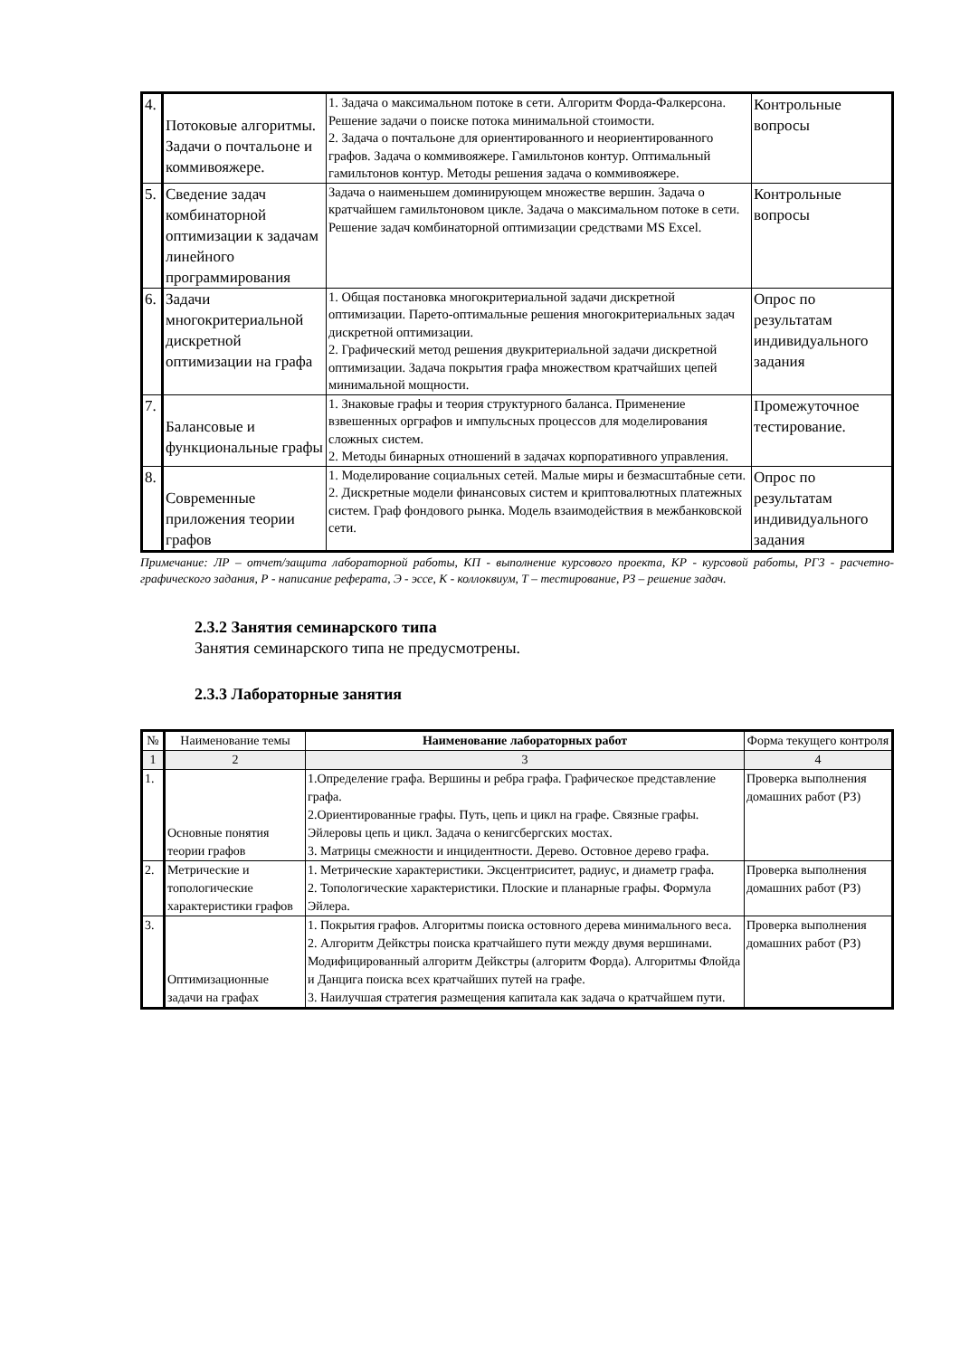| 4. | Потоковые алгоритмы. Задачи о почтальоне и коммивояжере. | 1. Задача о максимальном потоке в сети. Алгоритм Форда-Фалкерсона. Решение задачи о поиске потока минимальной стоимости. 2. Задача о почтальоне для ориентированного и неориентированного графов. Задача о коммивояжере. Гамильтонов контур. Оптимальный гамильтонов контур. Методы решения задача о коммивояжере. | Контрольные вопросы |
| 5. | Сведение задач комбинаторной оптимизации к задачам линейного программирования | Задача о наименьшем доминирующем множестве вершин. Задача о кратчайшем гамильтоновом цикле. Задача о максимальном потоке в сети. Решение задач комбинаторной оптимизации средствами MS Excel. | Контрольные вопросы |
| 6. | Задачи многокритериальной дискретной оптимизации на графа | 1. Общая постановка многокритериальной задачи дискретной оптимизации. Парето-оптимальные решения многокритериальных задач дискретной оптимизации. 2. Графический метод решения двукритериальной задачи дискретной оптимизации. Задача покрытия графа множеством кратчайших цепей минимальной мощности. | Опрос по результатам индивидуального задания |
| 7. | Балансовые и функциональные графы | 1. Знаковые графы и теория структурного баланса. Применение взвешенных орграфов и импульсных процессов для моделирования сложных систем. 2. Методы бинарных отношений в задачах корпоративного управления. | Промежуточное тестирование. |
| 8. | Современные приложения теории графов | 1. Моделирование социальных сетей. Малые миры и безмасштабные сети. 2. Дискретные модели финансовых систем и криптовалютных платежных систем. Граф фондового рынка. Модель взаимодействия в межбанковской сети. | Опрос по результатам индивидуального задания |
Примечание: ЛР – отчет/защита лабораторной работы, КП - выполнение курсового проекта, КР - курсовой работы, РГЗ - расчетно-графического задания, Р - написание реферата, Э - эссе, К - коллоквиум, Т – тестирование, РЗ – решение задач.
2.3.2 Занятия семинарского типа
Занятия семинарского типа не предусмотрены.
2.3.3 Лабораторные занятия
| № | Наименование темы | Наименование лабораторных работ | Форма текущего контроля |
| --- | --- | --- | --- |
| 1 | 2 | 3 | 4 |
| 1. | Основные понятия теории графов | 1.Определение графа. Вершины и ребра графа. Графическое представление графа. 2.Ориентированные графы. Путь, цепь и цикл на графе. Связные графы. Эйлеровы цепь и цикл. Задача о кенигсбергских мостах. 3. Матрицы смежности и инцидентности. Дерево. Остовное дерево графа. | Проверка выполнения домашних работ (РЗ) |
| 2. | Метрические и топологические характеристики графов | 1. Метрические характеристики. Эксцентриситет, радиус, и диаметр графа. 2. Топологические характеристики. Плоские и планарные графы. Формула Эйлера. | Проверка выполнения домашних работ (РЗ) |
| 3. | Оптимизационные задачи на графах | 1. Покрытия графов. Алгоритмы поиска остовного дерева минимального веса. 2. Алгоритм Дейкстры поиска кратчайшего пути между двумя вершинами. Модифицированный алгоритм Дейкстры (алгоритм Форда). Алгоритмы Флойда и Данцига поиска всех кратчайших путей на графе. 3. Наилучшая стратегия размещения капитала как задача о кратчайшем пути. | Проверка выполнения домашних работ (РЗ) |